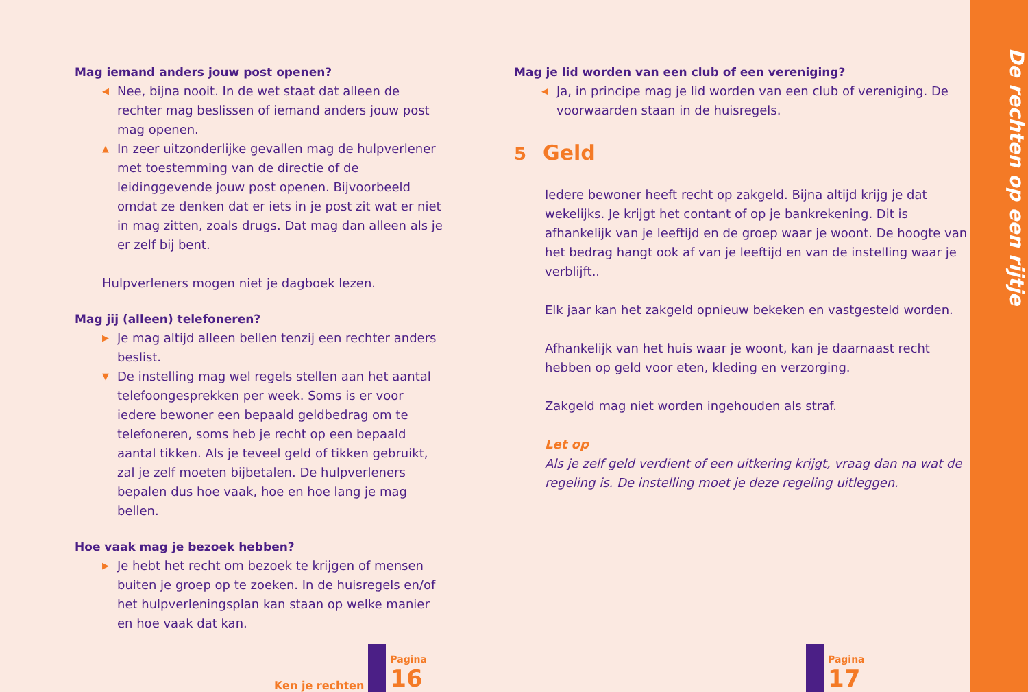Mag iemand anders jouw post openen?
◀ Nee, bijna nooit. In de wet staat dat alleen de rechter mag beslissen of iemand anders jouw post mag openen.
▲ In zeer uitzonderlijke gevallen mag de hulpverlener met toestemming van de directie of de leidinggevende jouw post openen. Bijvoorbeeld omdat ze denken dat er iets in je post zit wat er niet in mag zitten, zoals drugs. Dat mag dan alleen als je er zelf bij bent.
Hulpverleners mogen niet je dagboek lezen.
Mag jij (alleen) telefoneren?
▶ Je mag altijd alleen bellen tenzij een rechter anders beslist.
▼ De instelling mag wel regels stellen aan het aantal telefoongesprekken per week. Soms is er voor iedere bewoner een bepaald geldbedrag om te telefoneren, soms heb je recht op een bepaald aantal tikken. Als je teveel geld of tikken gebruikt, zal je zelf moeten bijbetalen. De hulpverleners bepalen dus hoe vaak, hoe en hoe lang je mag bellen.
Hoe vaak mag je bezoek hebben?
▶ Je hebt het recht om bezoek te krijgen of mensen buiten je groep op te zoeken. In de huisregels en/of het hulpverleningsplan kan staan op welke manier en hoe vaak dat kan.
Ken je rechten
Pagina
16
Mag je lid worden van een club of een vereniging?
◀ Ja, in principe mag je lid worden van een club of vereniging. De voorwaarden staan in de huisregels.
5 Geld
Iedere bewoner heeft recht op zakgeld. Bijna altijd krijg je dat wekelijks. Je krijgt het contant of op je bankrekening. Dit is afhankelijk van je leeftijd en de groep waar je woont. De hoogte van het bedrag hangt ook af van je leeftijd en van de instelling waar je verblijft..
Elk jaar kan het zakgeld opnieuw bekeken en vastgesteld worden.
Afhankelijk van het huis waar je woont, kan je daarnaast recht hebben op geld voor eten, kleding en verzorging.
Zakgeld mag niet worden ingehouden als straf.
Let op
Als je zelf geld verdient of een uitkering krijgt, vraag dan na wat de regeling is. De instelling moet je deze regeling uitleggen.
Pagina
17
De rechten op een rijtje